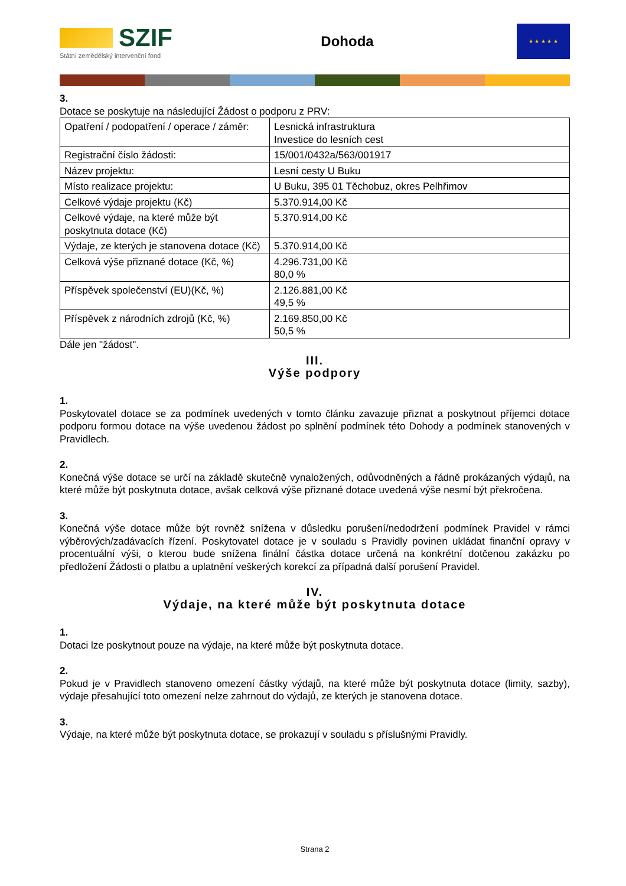SZIF
Státní zemědělský intervenční fond
Dohoda
★ ★ ★ ★ ★
3.
Dotace se poskytuje na následující Žádost o podporu z PRV:
| Opatření / podopatření / operace / záměr: | Lesnická infrastruktura Investice do lesních cest |
| Registrační číslo žádosti: | 15/001/0432a/563/001917 |
| Název projektu: | Lesní cesty U Buku |
| Místo realizace projektu: | U Buku, 395 01 Těchobuz, okres Pelhřimov |
| Celkové výdaje projektu (Kč) | 5.370.914,00 Kč |
| Celkové výdaje, na které může být poskytnuta dotace (Kč) | 5.370.914,00 Kč |
| Výdaje, ze kterých je stanovena dotace (Kč) | 5.370.914,00 Kč |
| Celková výše přiznané dotace (Kč, %) | 4.296.731,00 Kč 80,0 % |
| Příspěvek společenství (EU)(Kč, %) | 2.126.881,00 Kč 49,5 % |
| Příspěvek z národních zdrojů (Kč, %) | 2.169.850,00 Kč 50,5 % |
Dále jen "žádost".
III.
Výše podpory
1.
Poskytovatel dotace se za podmínek uvedených v tomto článku zavazuje přiznat a poskytnout příjemci dotace podporu formou dotace na výše uvedenou žádost po splnění podmínek této Dohody a podmínek stanovených v Pravidlech.
2.
Konečná výše dotace se určí na základě skutečně vynaložených, odůvodněných a řádně prokázaných výdajů, na které může být poskytnuta dotace, avšak celková výše přiznané dotace uvedená výše nesmí být překročena.
3.
Konečná výše dotace může být rovněž snížena v důsledku porušení/nedodržení podmínek Pravidel v rámci výběrových/zadávacích řízení. Poskytovatel dotace je v souladu s Pravidly povinen ukládat finanční opravy v procentuální výši, o kterou bude snížena finální částka dotace určená na konkrétní dotčenou zakázku po předložení Žádosti o platbu a uplatnění veškerých korekcí za případná další porušení Pravidel.
IV.
Výdaje, na které může být poskytnuta dotace
1.
Dotaci lze poskytnout pouze na výdaje, na které může být poskytnuta dotace.
2.
Pokud je v Pravidlech stanoveno omezení částky výdajů, na které může být poskytnuta dotace (limity, sazby), výdaje přesahující toto omezení nelze zahrnout do výdajů, ze kterých je stanovena dotace.
3.
Výdaje, na které může být poskytnuta dotace, se prokazují v souladu s příslušnými Pravidly.
Strana 2